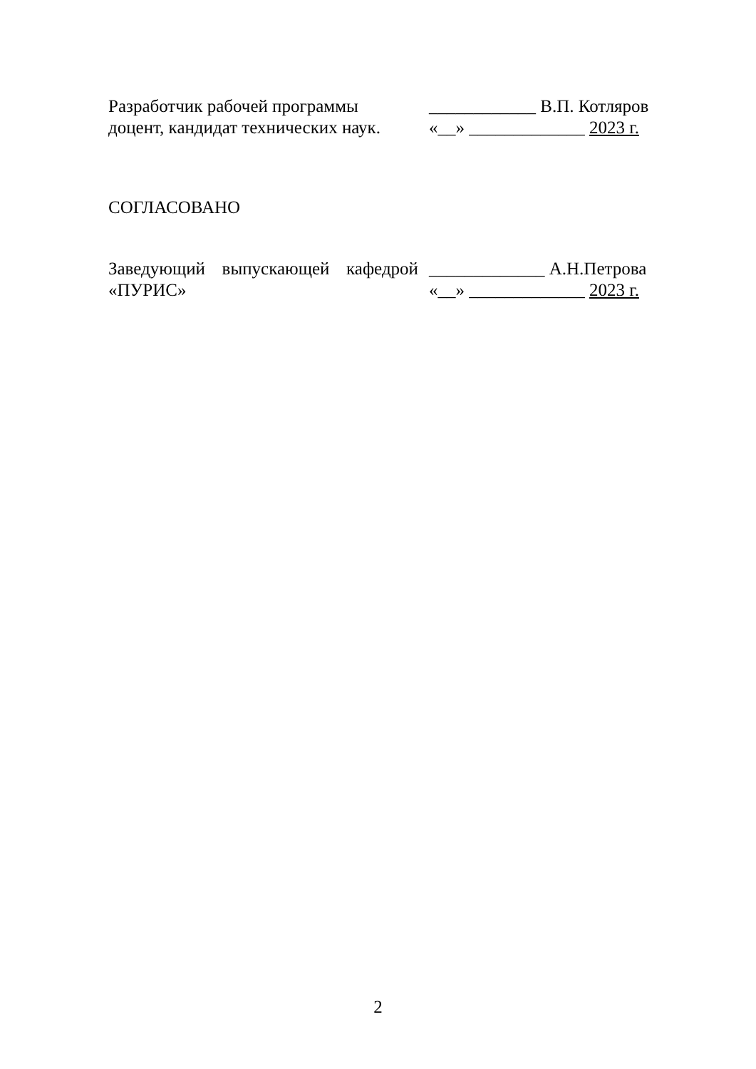Разработчик рабочей программы
доцент, кандидат технических наук.
____________ В.П. Котляров
«__» _____________ 2023 г.
СОГЛАСОВАНО
Заведующий выпускающей кафедрой
«ПУРИС»
_____________ А.Н.Петрова
«__» _____________ 2023 г.
2